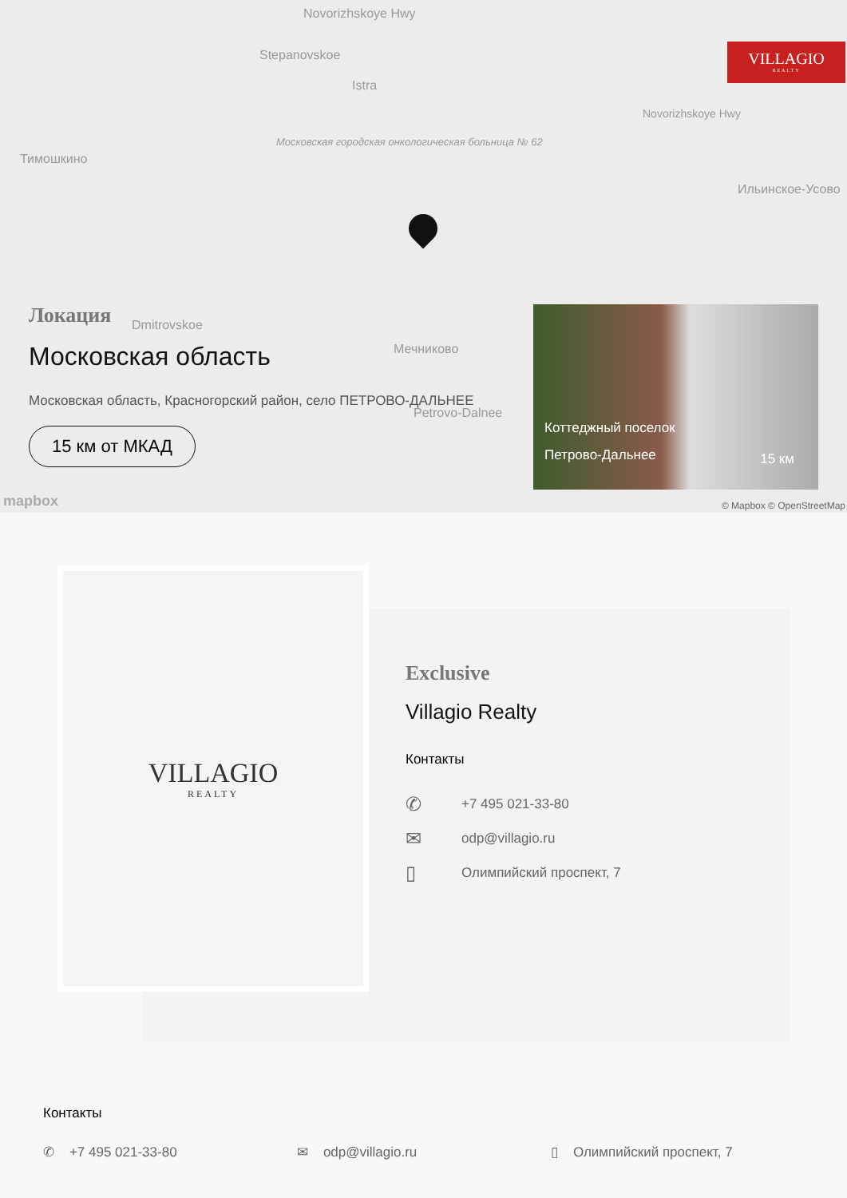Novorizhskoye Hwy
Stepanovskoe
Istra
Московская городская онкологическая больница № 62
Тимошкино
Novorizhskoye Hwy
Ильинское-Усово
Dmitrovskoe
Мечниково
Petrovo-Dalnee
VILLAGIO
REALTY
Локация
Московская область
Московская область, Красногорский район, село ПЕТРОВО-ДАЛЬНЕЕ
15 км от МКАД
Коттеджный поселок
Петрово-Дальнее
15 км
mapbox © Mapbox © OpenStreetMap
VILLAGIO
REALTY
Exclusive
Villagio Realty
Контакты
✆ +7 495 021-33-80
✉ odp@villagio.ru
▯ Олимпийский проспект, 7
Контакты
✆ +7 495 021-33-80 ✉ odp@villagio.ru ▯ Олимпийский проспект, 7